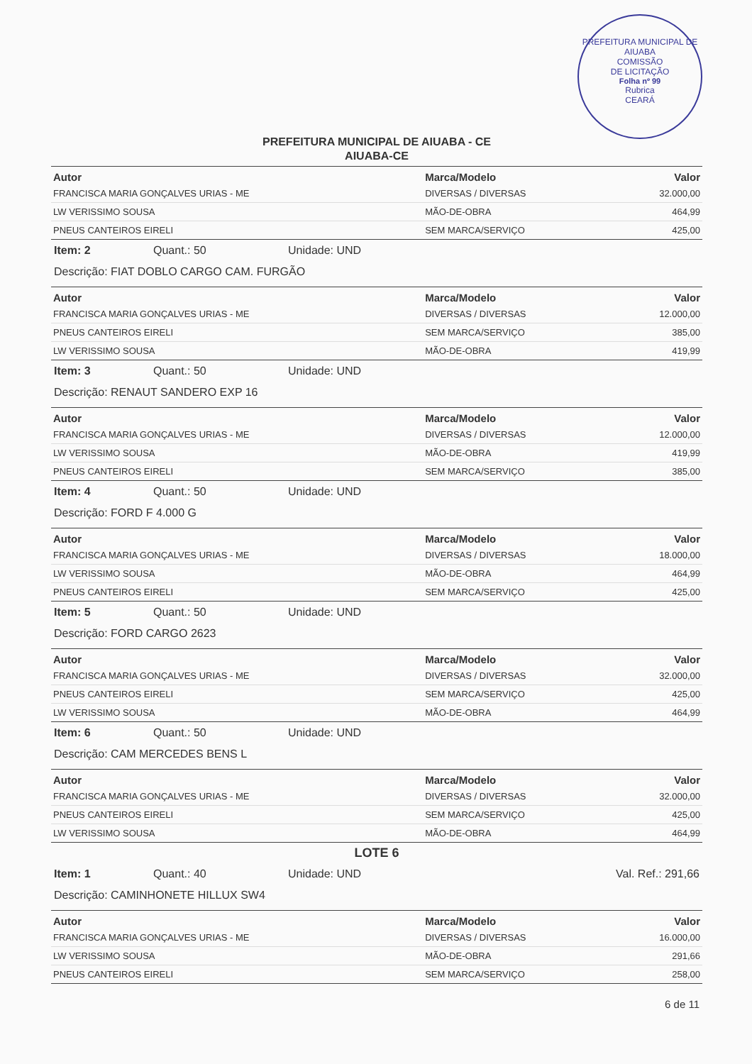PREFEITURA MUNICIPAL DE AIUABA
COMISSÃO
DE LICITAÇÃO
Folha nº 99
Rubrica
CEARÁ
PREFEITURA MUNICIPAL DE AIUABA - CE
AIUABA-CE
| Autor | Marca/Modelo | Valor |
| --- | --- | --- |
| FRANCISCA MARIA GONÇALVES URIAS - ME | DIVERSAS / DIVERSAS | 32.000,00 |
| LW VERISSIMO SOUSA | MÃO-DE-OBRA | 464,99 |
| PNEUS CANTEIROS EIRELI | SEM MARCA/SERVIÇO | 425,00 |
Item: 2 Quant.: 50 Unidade: UND
Descrição: FIAT DOBLO CARGO CAM. FURGÃO
| Autor | Marca/Modelo | Valor |
| --- | --- | --- |
| FRANCISCA MARIA GONÇALVES URIAS - ME | DIVERSAS / DIVERSAS | 12.000,00 |
| PNEUS CANTEIROS EIRELI | SEM MARCA/SERVIÇO | 385,00 |
| LW VERISSIMO SOUSA | MÃO-DE-OBRA | 419,99 |
Item: 3 Quant.: 50 Unidade: UND
Descrição: RENAUT SANDERO EXP 16
| Autor | Marca/Modelo | Valor |
| --- | --- | --- |
| FRANCISCA MARIA GONÇALVES URIAS - ME | DIVERSAS / DIVERSAS | 12.000,00 |
| LW VERISSIMO SOUSA | MÃO-DE-OBRA | 419,99 |
| PNEUS CANTEIROS EIRELI | SEM MARCA/SERVIÇO | 385,00 |
Item: 4 Quant.: 50 Unidade: UND
Descrição: FORD F 4.000 G
| Autor | Marca/Modelo | Valor |
| --- | --- | --- |
| FRANCISCA MARIA GONÇALVES URIAS - ME | DIVERSAS / DIVERSAS | 18.000,00 |
| LW VERISSIMO SOUSA | MÃO-DE-OBRA | 464,99 |
| PNEUS CANTEIROS EIRELI | SEM MARCA/SERVIÇO | 425,00 |
Item: 5 Quant.: 50 Unidade: UND
Descrição: FORD CARGO 2623
| Autor | Marca/Modelo | Valor |
| --- | --- | --- |
| FRANCISCA MARIA GONÇALVES URIAS - ME | DIVERSAS / DIVERSAS | 32.000,00 |
| PNEUS CANTEIROS EIRELI | SEM MARCA/SERVIÇO | 425,00 |
| LW VERISSIMO SOUSA | MÃO-DE-OBRA | 464,99 |
Item: 6 Quant.: 50 Unidade: UND
Descrição: CAM MERCEDES BENS L
| Autor | Marca/Modelo | Valor |
| --- | --- | --- |
| FRANCISCA MARIA GONÇALVES URIAS - ME | DIVERSAS / DIVERSAS | 32.000,00 |
| PNEUS CANTEIROS EIRELI | SEM MARCA/SERVIÇO | 425,00 |
| LW VERISSIMO SOUSA | MÃO-DE-OBRA | 464,99 |
LOTE 6
Item: 1 Quant.: 40 Unidade: UND Val. Ref.: 291,66
Descrição: CAMINHONETE HILLUX SW4
| Autor | Marca/Modelo | Valor |
| --- | --- | --- |
| FRANCISCA MARIA GONÇALVES URIAS - ME | DIVERSAS / DIVERSAS | 16.000,00 |
| LW VERISSIMO SOUSA | MÃO-DE-OBRA | 291,66 |
| PNEUS CANTEIROS EIRELI | SEM MARCA/SERVIÇO | 258,00 |
6 de 11